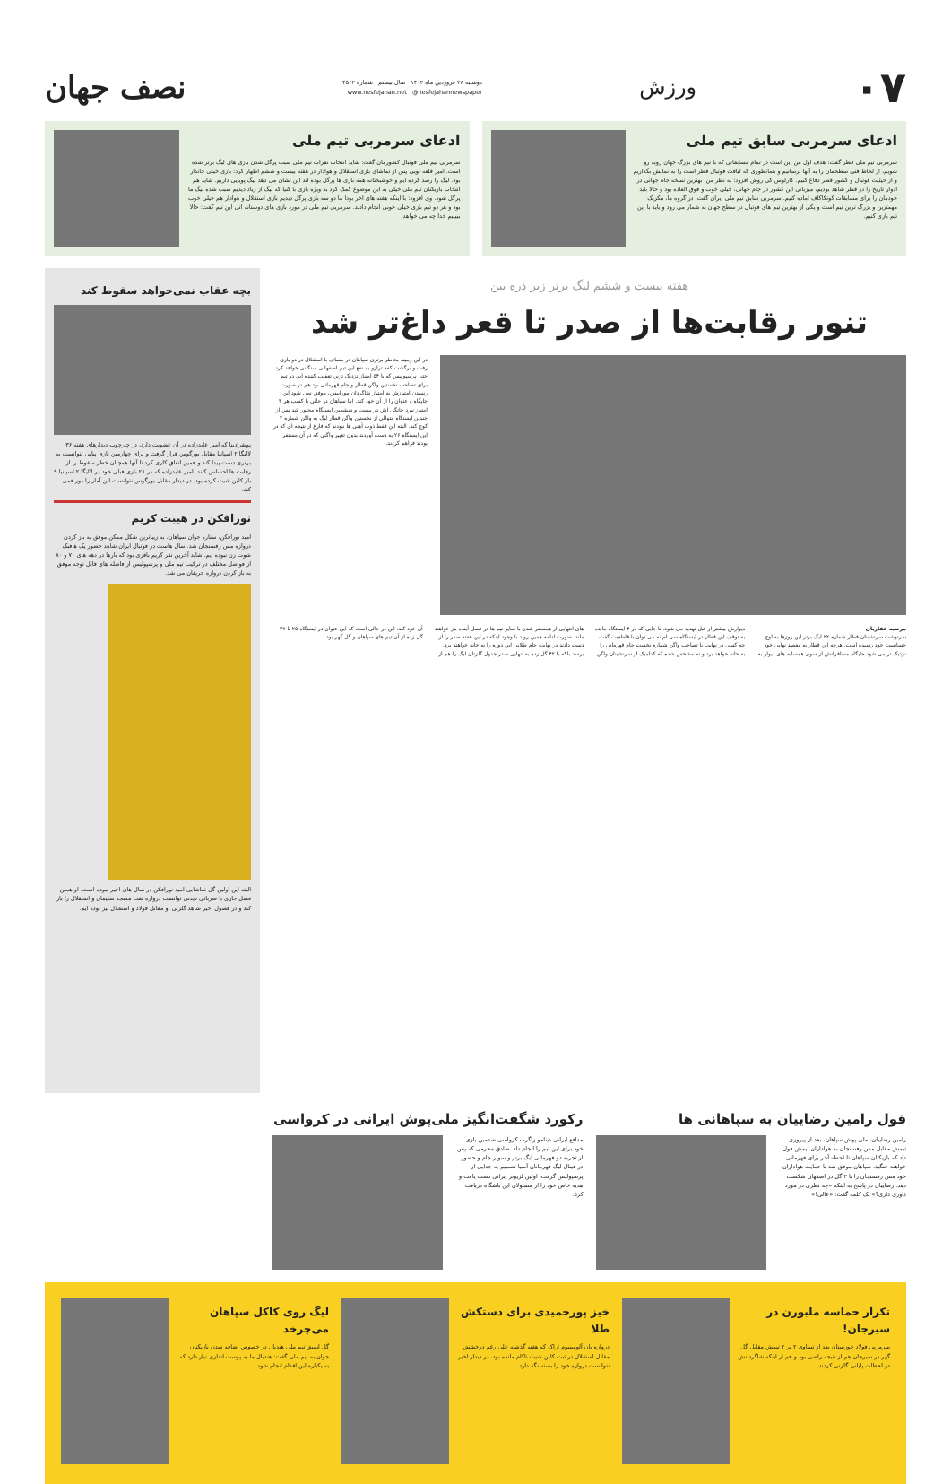۰۷
ورزش
دوشنبه ۲۸ فروردین ماه ۱۴۰۲ سال بیستم شماره ۴۵۶۲
www.nesfejahan.net @nesfejahannewspaper
نصف جهان
ادعای سرمربی سابق تیم ملی
سرمربی تیم ملی قطر گفت: هدف اول من این است در تمام مسابقاتی که با تیم های بزرگ جهان روبه رو شویم، از لحاظ فنی سطحمان را به آنها برسانیم و همانطوری که لیاقت فوتبال قطر است را به نمایش بگذاریم و از حیثیت فوتبال و کشور قطر دفاع کنیم. کارلوس کی روش افزود: به نظر من، بهترین نسخه جام جهانی در ادوار تاریخ را در قطر شاهد بودیم، میزبانی این کشور در جام جهانی، خیلی خوب و فوق العاده بود و حالا باید خودمان را برای مسابقات کونکاکاف آماده کنیم. سرمربی سابق تیم ملی ایران گفت: در گروه ما، مکزیک مهمترین و بزرگ ترین تیم است و یکی از بهترین تیم های فوتبال در سطح جهان به شمار می رود و باید با این تیم بازی کنیم.
ادعای سرمربی تیم ملی
سرمربی تیم ملی فوتبال کشورمان گفت: شاید انتخاب نفرات تیم ملی سبب پرگل شدن بازی های لیگ برتر شده است. امیر قلعه نویی پس از تماشای بازی استقلال و هوادار در هفته بیست و ششم اظهار کرد: بازی خیلی جاندار بود. لیگ را رصد کرده ایم و خوشبختانه همه بازی ها پرگل بوده اند این نشان می دهد لیگ پویایی داریم. شاید هم انتخاب بازیکنان تیم ملی خیلی به این موضوع کمک کرد به ویژه بازی با کنیا که لیگ از زیاد دیدیم سبب شده لیگ ما پرگل شود. وی افزود: با اینکه هفته های آخر بودا ما دو سه بازی پرگل دیدیم بازی استقلال و هوادار هم خیلی خوب بود و هر دو تیم بازی خیلی خوبی انجام دادند. سرمربی تیم ملی در مورد بازی های دوستانه آتی این تیم گفت: حالا ببینیم خدا چه می خواهد.
هفته بیست و ششم لیگ برتر زیر ذره بین
تنور رقابت‌ها از صدر تا قعر داغ‌تر شد
در این زمینه بخاطر برتری سپاهان در مصاف با استقلال در دو بازی رفت و برگشت کفه ترازو به نفع این تیم اصفهانی سنگینی خواهد کرد. حتی پرسپولیس که با ۵۴ امتیاز نزدیک ترین تعقیب کننده این دو تیم برای تصاحب نخستین واگن قطار و جام قهرمانی بود هم در صورت رسیدن امتیازش به امتیاز شاگردان موراییس، موفق نمی شود این جایگاه و عنوان را از آن خود کند. اما سپاهان در حالی با کسب هر ۳ امتیاز نبرد خانگی اش در بیست و ششمین ایستگاه مجبور شد پس از چندین ایستگاه متوالی از نخستین واگن قطار لیگ به واگن شماره ۲ کوچ کند. البته این فقط ذوب آهنی ها نبودند که فارغ از نتیجه ای که در این ایستگاه ۲۶ به دست آوردند بدون تغییر واگنی که در آن مستقر بودند فراهم کردند.
مرضیه غفاریان
سرنوشت سرنشینان قطار شماره ۲۲ لیگ برتر این روزها به اوج حساسیت خود رسیده است. هرچه این قطار به مقصد نهایی خود نزدیک تر می شود جایگاه مسافرانش از سوی همسایه های دیوار به دیوارش بیشتر از قبل تهدید می شود. تا جایی که در ۴ ایستگاه مانده به توقف این قطار در ایستگاه سی ام نه می توان با قاطعیت گفت چه کسی در نهایت با تصاحب واگن شماره نخست جام قهرمانی را به خانه خواهد برد و نه مشخص شده که کدامیک از سرنشینان واگن های انتهایی از همسفر شدن با سایر تیم ها در فصل آینده باز خواهند ماند. صورت ادامه همین روند با وجود اینکه در این هفته صدر را از دست دادند در نهایت جام طلایی این دوره را به خانه خواهند برد. برسد بلکه با ۴۲ گل زده به تنهایی صدر جدول گلزنان لیگ را هم از آن خود کند. این در حالی است که این عنوان در ایستگاه ۲۵ با ۳۷ گل زده از آن تیم های سپاهان و گل گهر بود.
بچه عقاب نمی‌خواهد سقوط کند
پونفرادینا که امیر عابدزاده در آن عضویت دارد، در چارچوب دیدارهای هفته ۳۶ لالیگا ۲ اسپانیا مقابل بورگوس قرار گرفت و برای چهارمین بازی پیاپی نتوانست به برتری دست پیدا کند و همین اتفاق کاری کرد تا آنها همچنان خطر سقوط را از رقابت ها احساس کنند. امیر عابدزاده که در ۲۸ بازی قبلی خود در لالیگا ۲ اسپانیا ۹ بار کلین شیت کرده بود، در دیدار مقابل بورگوس نتوانست این آمار را دور قمی کند.
نورافکن در هیبت کریم
امید نورافکن، ستاره جوان سپاهان، به زیباترین شکل ممکن موفق به باز کردن دروازه مس رفسنجان شد. سال هاست در فوتبال ایران شاهد حضور یک هافبک شوت زن نبوده ایم. شاید آخرین نفر کریم باقری بود که بارها در دهه های ۷۰ و ۸۰ از فواصل مختلف در ترکیب تیم ملی و پرسپولیس از فاصله های قابل توجه موفق به باز کردن دروازه حریفان می شد.
البته این اولین گل تماشایی امید نورافکن در سال های اخیر نبوده است. او همین فصل جاری با ضرباتی دیدنی توانست دروازه نفت مسجد سلیمان و استقلال را باز کند و در فصول اخیر شاهد گلزنی او مقابل فولاد و استقلال نیز بوده ایم.
قول رامین رضاییان به سپاهانی ها
رامین رضاییان، ملی پوش سپاهان، بعد از پیروزی تیمش مقابل مس رفسنجان به هواداران تیمش قول داد که بازیکنان سپاهان تا لحظه آخر برای قهرمانی خواهند جنگید. سپاهان موفق شد با حمایت هواداران خود مس رفسنجان را با ۲ گل در اصفهان شکست دهد. رضاییان در پاسخ به اینکه «چه نظری در مورد داوری داری؟» یک کلمه گفت: «عالی!»
رکورد شگفت‌انگیز ملی‌پوش ایرانی در کرواسی
مدافع ایرانی دینامو زاگرب کرواسی صدمین بازی خود برای این تیم را انجام داد. صادق محرمی که پس از تجربه دو قهرمانی لیگ برتر و سوپر جام و حضور در فینال لیگ قهرمانان آسیا تصمیم به جدایی از پرسپولیس گرفت، اولین لژیونر ایرانی دست یافت و هدیه خاص خود را از مسئولان این باشگاه دریافت کرد.
تکرار حماسه ملبورن در سیرجان!
سرمربی فولاد خوزستان بعد از تساوی ۲ بر ۲ تیمش مقابل گل گهر در سیرجان هم از نتیجه راضی بود و هم از اینکه شاگردانش در لحظات پایانی گلزنی کردند.
خیز پورحمیدی برای دستکش طلا
دروازه بان آلومینیوم اراک که هفته گذشته علی رغم درخشش مقابل استقلال در ثبت کلین شیت ناکام مانده بود، در دیدار اخیر نتوانست دروازه خود را بسته نگه دارد.
لیگ روی کاکل سپاهان می‌چرخد
گل اسبق تیم ملی هندبال در خصوص اضافه شدن بازیکنان جوان به تیم ملی گفت: هندبال ما به پوست اندازی نیاز دارد که به یکباره این اقدام انجام شود.